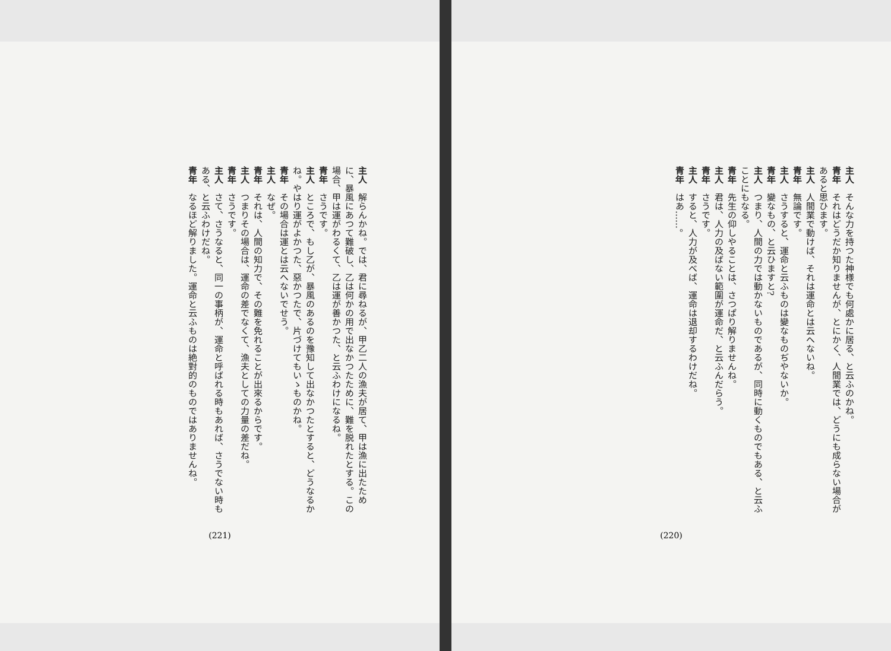主人　そんな力を持つた神様でも何處かに居る、と云ふのかね。
青年　それはどうだか知りませんが、とにかく、人間業では、どうにも成らない場合があると思ひます。
主人　人間業で動けば、それは運命とは云へないね。
青年　無論です。
主人　さうすると、運命と云ふものは變なものぢやないか。
青年　變なもの、と云ひますと?
主人　つまり、人間の力では動かないものであるが、同時に動くものでもある、と云ふことにもなる。
青年　先生の仰しやることは、さつぱり解りませんね。
主人　君は、人力の及ばない範圍が運命だ、と云ふんだらう。
青年　さうです。
主人　すると、人力が及べば、運命は退却するわけだね。
青年　はあ……。
(220)
主人　解らんかね。では、君に尋ねるが、甲乙二人の漁夫が居て、甲は漁に出たために、暴風にあつて難破し、乙は何かの用で出なかつたために、難を脱れたとする。この場合、甲は運がわるくて、乙は運が善かつた、と云ふわけになるね。
青年　さうです。
主人　ところで、もし乙が、暴風のあるのを豫知して出なかつたとすると、どうなるかね。やはり運がよかつた、惡かつたで、片づけてもいゝものかね。
青年　その場合は運とは云へないでせう。
主人　なぜ。
青年　それは、人間の知力で、その難を免れることが出來るからです。
主人　つまりその場合は、運命の差でなくて、漁夫としての力量の差だね。
青年　さうです。
主人　さて、さうなると、同一の事柄が、運命と呼ばれる時もあれば、さうでない時もある、と云ふわけだね。
青年　なるほど解りました。運命と云ふものは絶對的のものではありませんね。
(221)